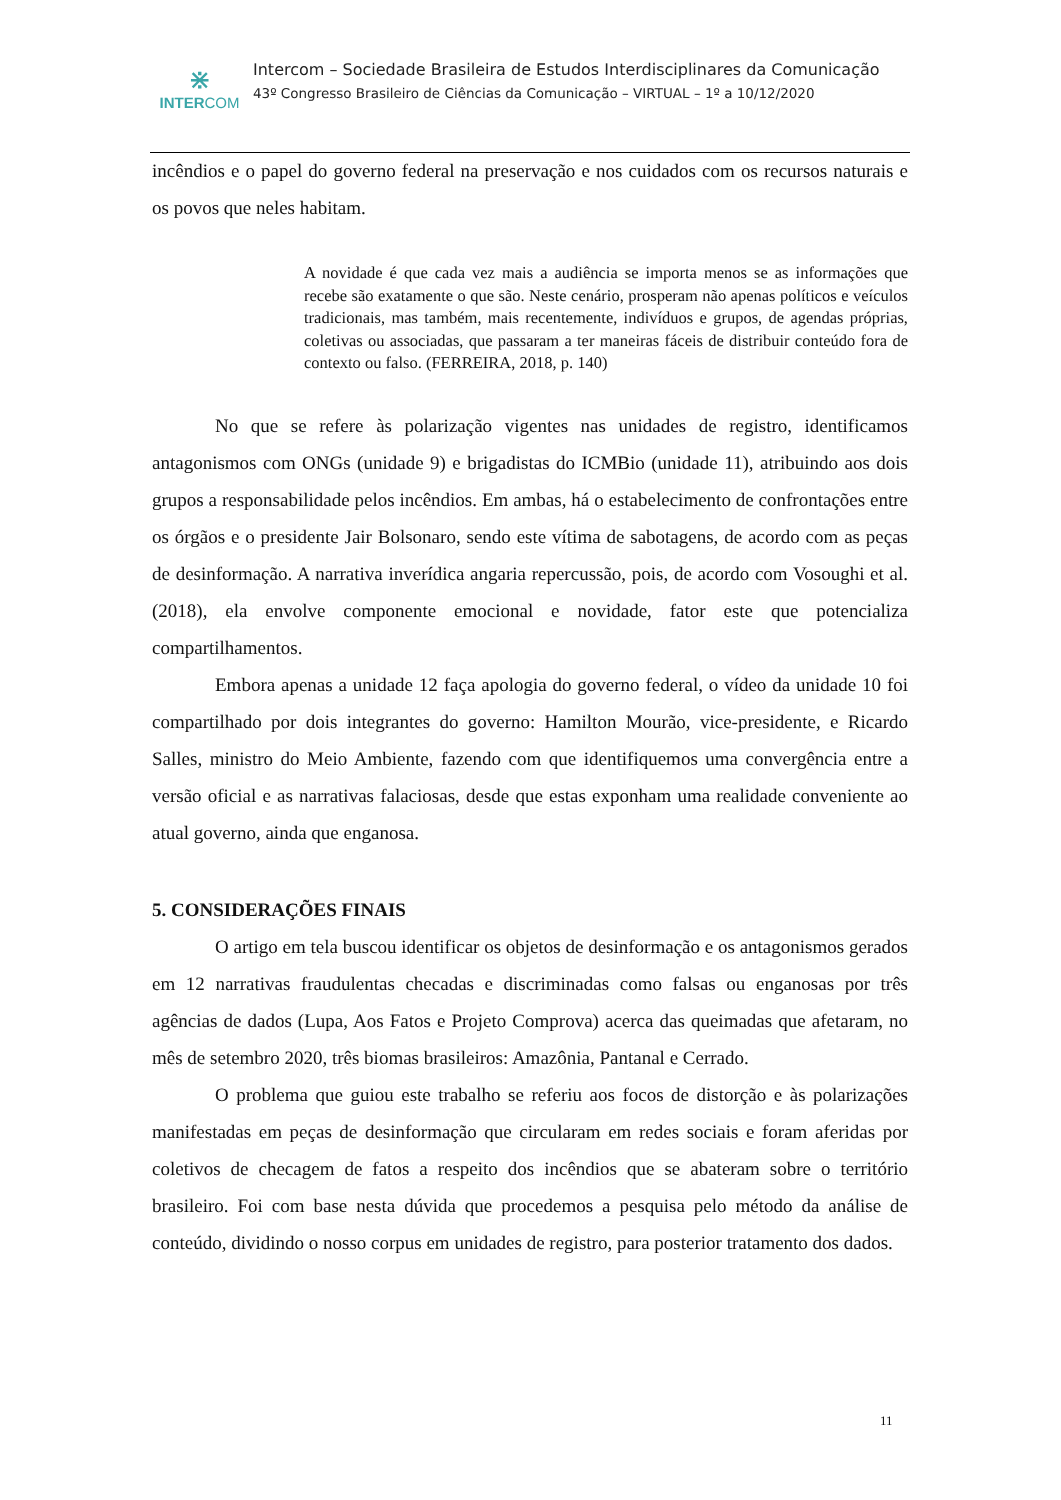⋇
INTERCOM
Intercom – Sociedade Brasileira de Estudos Interdisciplinares da Comunicação
43º Congresso Brasileiro de Ciências da Comunicação – VIRTUAL – 1º a 10/12/2020
incêndios e o papel do governo federal na preservação e nos cuidados com os recursos naturais e os povos que neles habitam.
A novidade é que cada vez mais a audiência se importa menos se as informações que recebe são exatamente o que são. Neste cenário, prosperam não apenas políticos e veículos tradicionais, mas também, mais recentemente, indivíduos e grupos, de agendas próprias, coletivas ou associadas, que passaram a ter maneiras fáceis de distribuir conteúdo fora de contexto ou falso. (FERREIRA, 2018, p. 140)
No que se refere às polarização vigentes nas unidades de registro, identificamos antagonismos com ONGs (unidade 9) e brigadistas do ICMBio (unidade 11), atribuindo aos dois grupos a responsabilidade pelos incêndios. Em ambas, há o estabelecimento de confrontações entre os órgãos e o presidente Jair Bolsonaro, sendo este vítima de sabotagens, de acordo com as peças de desinformação. A narrativa inverídica angaria repercussão, pois, de acordo com Vosoughi et al. (2018), ela envolve componente emocional e novidade, fator este que potencializa compartilhamentos.
Embora apenas a unidade 12 faça apologia do governo federal, o vídeo da unidade 10 foi compartilhado por dois integrantes do governo: Hamilton Mourão, vice-presidente, e Ricardo Salles, ministro do Meio Ambiente, fazendo com que identifiquemos uma convergência entre a versão oficial e as narrativas falaciosas, desde que estas exponham uma realidade conveniente ao atual governo, ainda que enganosa.
5. CONSIDERAÇÕES FINAIS
O artigo em tela buscou identificar os objetos de desinformação e os antagonismos gerados em 12 narrativas fraudulentas checadas e discriminadas como falsas ou enganosas por três agências de dados (Lupa, Aos Fatos e Projeto Comprova) acerca das queimadas que afetaram, no mês de setembro 2020, três biomas brasileiros: Amazônia, Pantanal e Cerrado.
O problema que guiou este trabalho se referiu aos focos de distorção e às polarizações manifestadas em peças de desinformação que circularam em redes sociais e foram aferidas por coletivos de checagem de fatos a respeito dos incêndios que se abateram sobre o território brasileiro. Foi com base nesta dúvida que procedemos a pesquisa pelo método da análise de conteúdo, dividindo o nosso corpus em unidades de registro, para posterior tratamento dos dados.
11